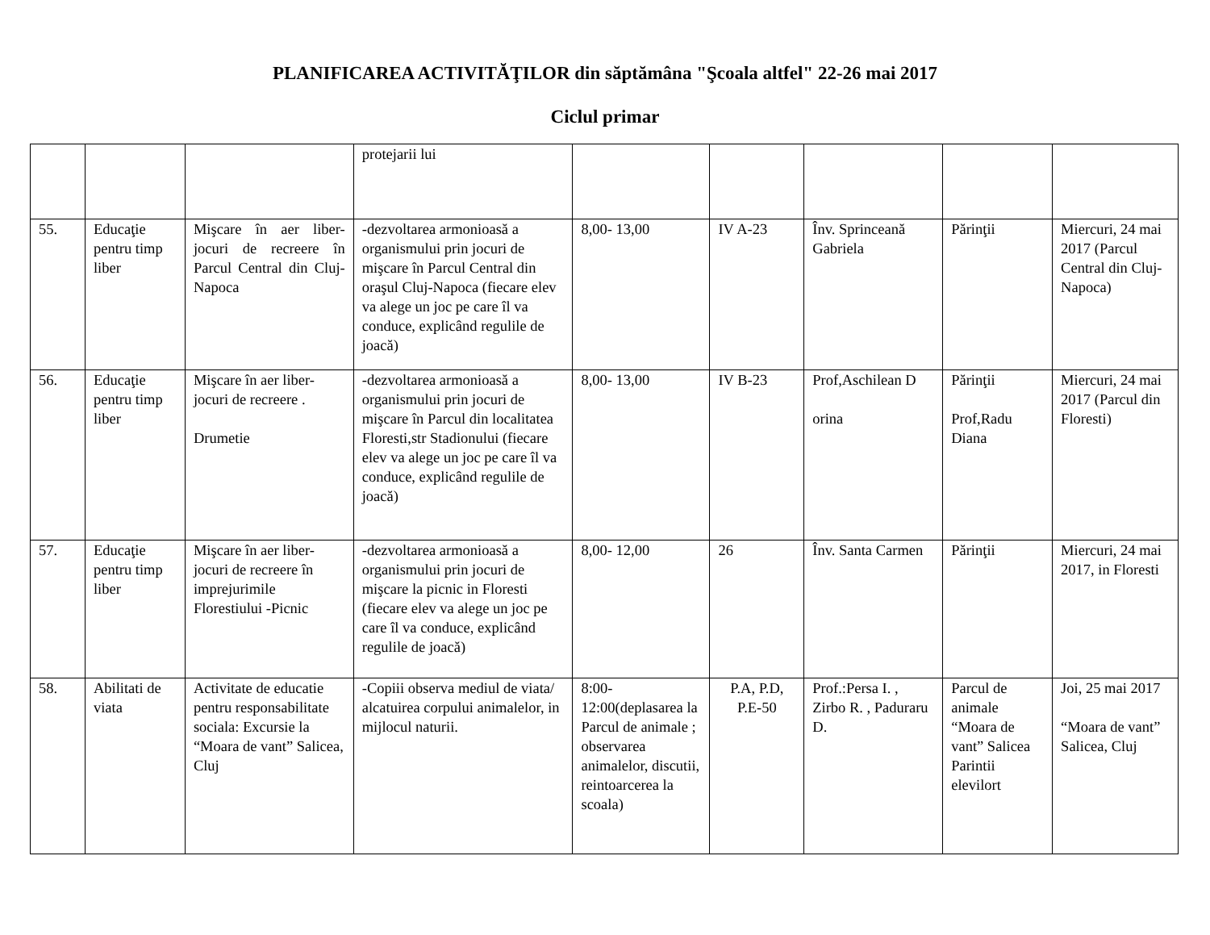PLANIFICAREA ACTIVITĂŢILOR din săptămâna "Şcoala altfel" 22-26 mai 2017
Ciclul primar
| | | | protejarii lui | | | | | |
| 55. | Educaţie pentru timp liber | Mişcare în aer liber-jocuri de recreere în Parcul Central din Cluj-Napoca | -dezvoltarea armonioasă a organismului prin jocuri de mişcare în Parcul Central din oraşul Cluj-Napoca (fiecare elev va alege un joc pe care îl va conduce, explicând regulile de joacă) | 8,00- 13,00 | IV A-23 | Înv. Sprinceană Gabriela | Părinţii | Miercuri, 24 mai 2017 (Parcul Central din Cluj-Napoca) |
| 56. | Educaţie pentru timp liber | Mişcare în aer liber-jocuri de recreere . Drumetie | -dezvoltarea armonioasă a organismului prin jocuri de mişcare în Parcul din localitatea Floresti,str Stadionului (fiecare elev va alege un joc pe care îl va conduce, explicând regulile de joacă) | 8,00- 13,00 | IV B-23 | Prof,Aschilean D orina | Părinţii Prof,Radu Diana | Miercuri, 24 mai 2017 (Parcul din Floresti) |
| 57. | Educaţie pentru timp liber | Mişcare în aer liber-jocuri de recreere în imprejurimile Florestiului -Picnic | -dezvoltarea armonioasă a organismului prin jocuri de mişcare la picnic in Floresti (fiecare elev va alege un joc pe care îl va conduce, explicând regulile de joacă) | 8,00- 12,00 | 26 | Înv. Santa Carmen | Părinţii | Miercuri, 24 mai 2017, in Floresti |
| 58. | Abilitati de viata | Activitate de educatie pentru responsabilitate sociala: Excursie la “Moara de vant” Salicea, Cluj | -Copiii observa mediul de viata/ alcatuirea corpului animalelor, in mijlocul naturii. | 8:00-12:00(deplasarea la Parcul de animale ; observarea animalelor, discutii, reintoarcerea la scoala) | P.A, P.D, P.E-50 | Prof.:Persa I. , Zirbo R. , Paduraru D. | Parcul de animale “Moara de vant” Salicea Parintii elevilort | Joi, 25 mai 2017 “Moara de vant” Salicea, Cluj |